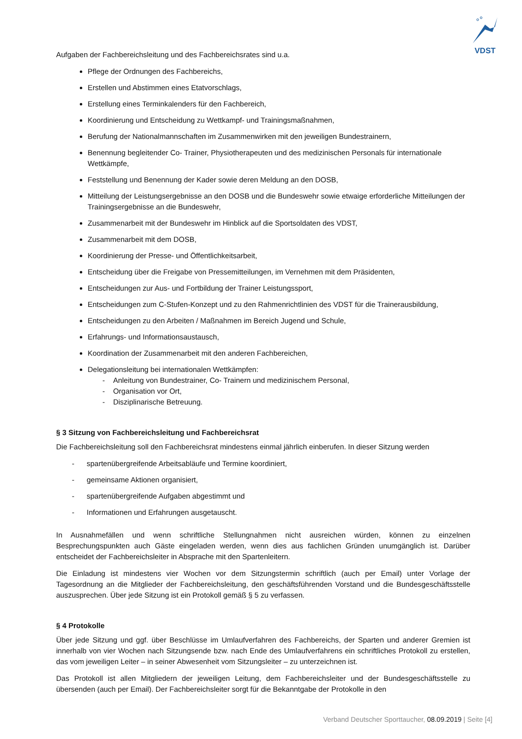VDST
Aufgaben der Fachbereichsleitung und des Fachbereichsrates sind u.a.
Pflege der Ordnungen des Fachbereichs,
Erstellen und Abstimmen eines Etatvorschlags,
Erstellung eines Terminkalenders für den Fachbereich,
Koordinierung und Entscheidung zu Wettkampf- und Trainingsmaßnahmen,
Berufung der Nationalmannschaften im Zusammenwirken mit den jeweiligen Bundestrainern,
Benennung begleitender Co- Trainer, Physiotherapeuten und des medizinischen Personals für internationale Wettkämpfe,
Feststellung und Benennung der Kader sowie deren Meldung an den DOSB,
Mitteilung der Leistungsergebnisse an den DOSB und die Bundeswehr sowie etwaige erforderliche Mitteilungen der Trainingsergebnisse an die Bundeswehr,
Zusammenarbeit mit der Bundeswehr im Hinblick auf die Sportsoldaten des VDST,
Zusammenarbeit mit dem DOSB,
Koordinierung der Presse- und Öffentlichkeitsarbeit,
Entscheidung über die Freigabe von Pressemitteilungen, im Vernehmen mit dem Präsidenten,
Entscheidungen zur Aus- und Fortbildung der Trainer Leistungssport,
Entscheidungen zum C-Stufen-Konzept und zu den Rahmenrichtlinien des VDST für die Trainerausbildung,
Entscheidungen zu den Arbeiten / Maßnahmen im Bereich Jugend und Schule,
Erfahrungs- und Informationsaustausch,
Koordination der Zusammenarbeit mit den anderen Fachbereichen,
Delegationsleitung bei internationalen Wettkämpfen:
- Anleitung von Bundestrainer, Co- Trainern und medizinischem Personal,
- Organisation vor Ort,
- Disziplinarische Betreuung.
§ 3 Sitzung von Fachbereichsleitung und Fachbereichsrat
Die Fachbereichsleitung soll den Fachbereichsrat mindestens einmal jährlich einberufen. In dieser Sitzung werden
- spartenübergreifende Arbeitsabläufe und Termine koordiniert,
- gemeinsame Aktionen organisiert,
- spartenübergreifende Aufgaben abgestimmt und
- Informationen und Erfahrungen ausgetauscht.
In Ausnahmefällen und wenn schriftliche Stellungnahmen nicht ausreichen würden, können zu einzelnen Besprechungspunkten auch Gäste eingeladen werden, wenn dies aus fachlichen Gründen unumgänglich ist. Darüber entscheidet der Fachbereichsleiter in Absprache mit den Spartenleitern.
Die Einladung ist mindestens vier Wochen vor dem Sitzungstermin schriftlich (auch per Email) unter Vorlage der Tagesordnung an die Mitglieder der Fachbereichsleitung, den geschäftsführenden Vorstand und die Bundesgeschäftsstelle auszusprechen. Über jede Sitzung ist ein Protokoll gemäß § 5 zu verfassen.
§ 4 Protokolle
Über jede Sitzung und ggf. über Beschlüsse im Umlaufverfahren des Fachbereichs, der Sparten und anderer Gremien ist innerhalb von vier Wochen nach Sitzungsende bzw. nach Ende des Umlaufverfahrens ein schriftliches Protokoll zu erstellen, das vom jeweiligen Leiter – in seiner Abwesenheit vom Sitzungsleiter – zu unterzeichnen ist.
Das Protokoll ist allen Mitgliedern der jeweiligen Leitung, dem Fachbereichsleiter und der Bundesgeschäftsstelle zu übersenden (auch per Email). Der Fachbereichsleiter sorgt für die Bekanntgabe der Protokolle in den
Verband Deutscher Sporttaucher, 08.09.2019 | Seite [4]